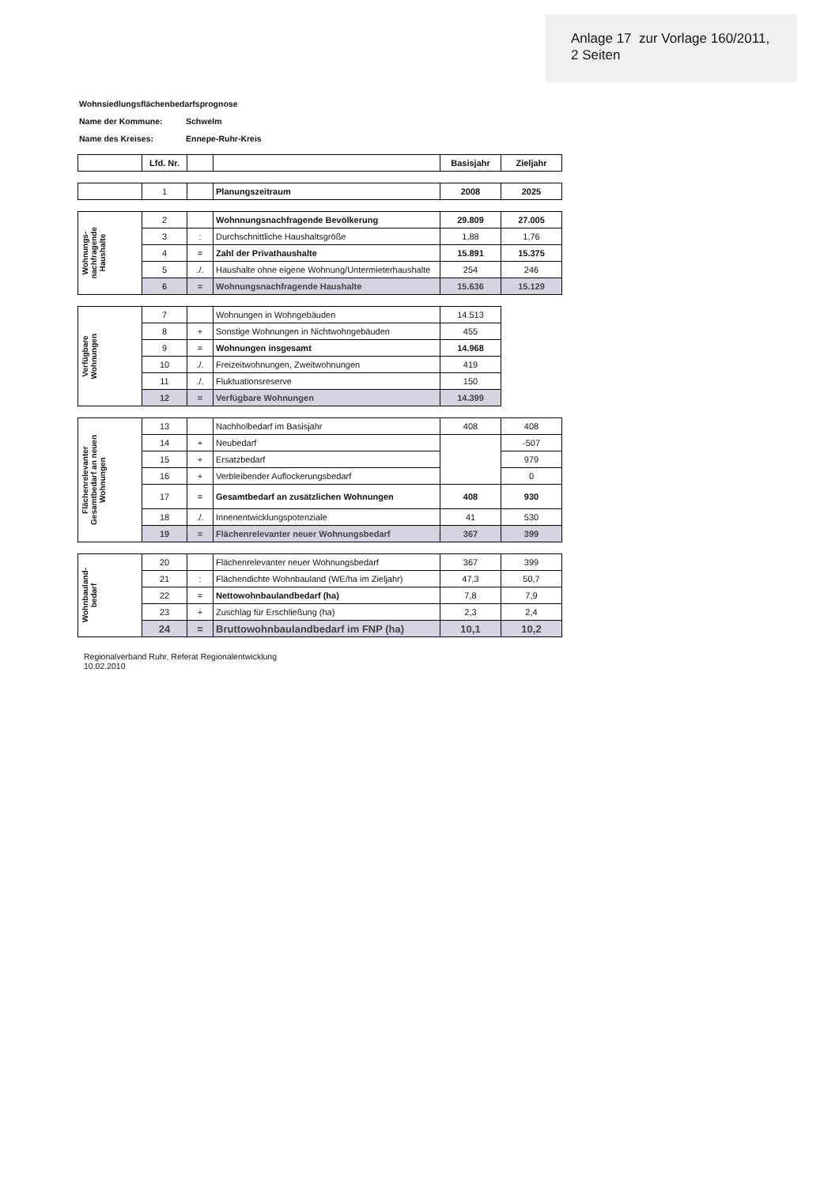Anlage 17 zur Vorlage 160/2011,
2 Seiten
Wohnsiedlungsflächenbedarfsprognose
Name der Kommune: Schwelm
Name des Kreises: Ennepe-Ruhr-Kreis
| | Lfd. Nr. | | | Basisjahr | Zieljahr |
| --- | --- | --- | --- | --- | --- |
| | 1 | | Planungszeitraum | 2008 | 2025 |
| Wohnungs- nachfragende Haushalte | 2 | | Wohnnungsnachfragende Bevölkerung | 29.809 | 27.005 |
| | 3 | : | Durchschnittliche Haushaltsgröße | 1,88 | 1,76 |
| | 4 | = | Zahl der Privathaushalte | 15.891 | 15.375 |
| | 5 | ./. | Haushalte ohne eigene Wohnung/Untermieterhaushalte | 254 | 246 |
| | 6 | = | Wohnungsnachfragende Haushalte | 15.636 | 15.129 |
| Verfügbare Wohnungen | 7 | | Wohnungen in Wohngebäuden | 14.513 |
| | 8 | + | Sonstige Wohnungen in Nichtwohngebäuden | 455 |
| | 9 | = | Wohnungen insgesamt | 14.968 |
| | 10 | ./. | Freizeitwohnungen, Zweitwohnungen | 419 |
| | 11 | ./. | Fluktuationsreserve | 150 |
| | 12 | = | Verfügbare Wohnungen | 14.399 |
| Flächenrelevanter Gesamtbedarf an neuen Wohnungen | 13 | | Nachholbedarf im Basisjahr | 408 | 408 |
| | 14 | + | Neubedarf | | -507 |
| | 15 | + | Ersatzbedarf | | 979 |
| | 16 | + | Verbleibender Auflockerungsbedarf | | 0 |
| | 17 | = | Gesamtbedarf an zusätzlichen Wohnungen | 408 | 930 |
| | 18 | ./. | Innenentwicklungspotenziale | 41 | 530 |
| | 19 | = | Flächenrelevanter neuer Wohnungsbedarf | 367 | 399 |
| Wohnbauland- bedarf | 20 | | Flächenrelevanter neuer Wohnungsbedarf | 367 | 399 |
| | 21 | : | Flächendichte Wohnbauland (WE/ha im Zieljahr) | 47,3 | 50,7 |
| | 22 | = | Nettowohnbaulandbedarf (ha) | 7,8 | 7,9 |
| | 23 | + | Zuschlag für Erschließung (ha) | 2,3 | 2,4 |
| | 24 | = | Bruttowohnbaulandbedarf im FNP (ha) | 10,1 | 10,2 |
Regionalverband Ruhr, Referat Regionalentwicklung
10.02.2010